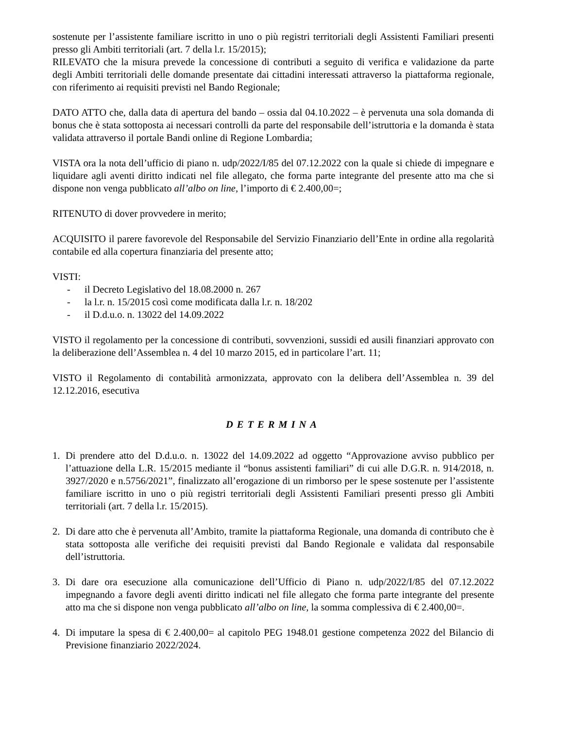sostenute per l’assistente familiare iscritto in uno o più registri territoriali degli Assistenti Familiari presenti presso gli Ambiti territoriali (art. 7 della l.r. 15/2015);
RILEVATO che la misura prevede la concessione di contributi a seguito di verifica e validazione da parte degli Ambiti territoriali delle domande presentate dai cittadini interessati attraverso la piattaforma regionale, con riferimento ai requisiti previsti nel Bando Regionale;
DATO ATTO che, dalla data di apertura del bando – ossia dal 04.10.2022 – è pervenuta una sola domanda di bonus che è stata sottoposta ai necessari controlli da parte del responsabile dell’istruttoria e la domanda è stata validata attraverso il portale Bandi online di Regione Lombardia;
VISTA ora la nota dell’ufficio di piano n. udp/2022/I/85 del 07.12.2022 con la quale si chiede di impegnare e liquidare agli aventi diritto indicati nel file allegato, che forma parte integrante del presente atto ma che si dispone non venga pubblicato all’albo on line, l’importo di € 2.400,00=;
RITENUTO di dover provvedere in merito;
ACQUISITO il parere favorevole del Responsabile del Servizio Finanziario dell’Ente in ordine alla regolarità contabile ed alla copertura finanziaria del presente atto;
VISTI:
- il Decreto Legislativo del 18.08.2000 n. 267
- la l.r. n. 15/2015 così come modificata dalla l.r. n. 18/202
- il D.d.u.o. n. 13022 del 14.09.2022
VISTO il regolamento per la concessione di contributi, sovvenzioni, sussidi ed ausili finanziari approvato con la deliberazione dell’Assemblea n. 4 del 10 marzo 2015, ed in particolare l’art. 11;
VISTO il Regolamento di contabilità armonizzata, approvato con la delibera dell’Assemblea n. 39 del 12.12.2016, esecutiva
DETERMINA
1. Di prendere atto del D.d.u.o. n. 13022 del 14.09.2022 ad oggetto “Approvazione avviso pubblico per l’attuazione della L.R. 15/2015 mediante il “bonus assistenti familiari” di cui alle D.G.R. n. 914/2018, n. 3927/2020 e n.5756/2021”, finalizzato all’erogazione di un rimborso per le spese sostenute per l’assistente familiare iscritto in uno o più registri territoriali degli Assistenti Familiari presenti presso gli Ambiti territoriali (art. 7 della l.r. 15/2015).
2. Di dare atto che è pervenuta all’Ambito, tramite la piattaforma Regionale, una domanda di contributo che è stata sottoposta alle verifiche dei requisiti previsti dal Bando Regionale e validata dal responsabile dell’istruttoria.
3. Di dare ora esecuzione alla comunicazione dell’Ufficio di Piano n. udp/2022/I/85 del 07.12.2022 impegnando a favore degli aventi diritto indicati nel file allegato che forma parte integrante del presente atto ma che si dispone non venga pubblicato all’albo on line, la somma complessiva di € 2.400,00=.
4. Di imputare la spesa di € 2.400,00= al capitolo PEG 1948.01 gestione competenza 2022 del Bilancio di Previsione finanziario 2022/2024.